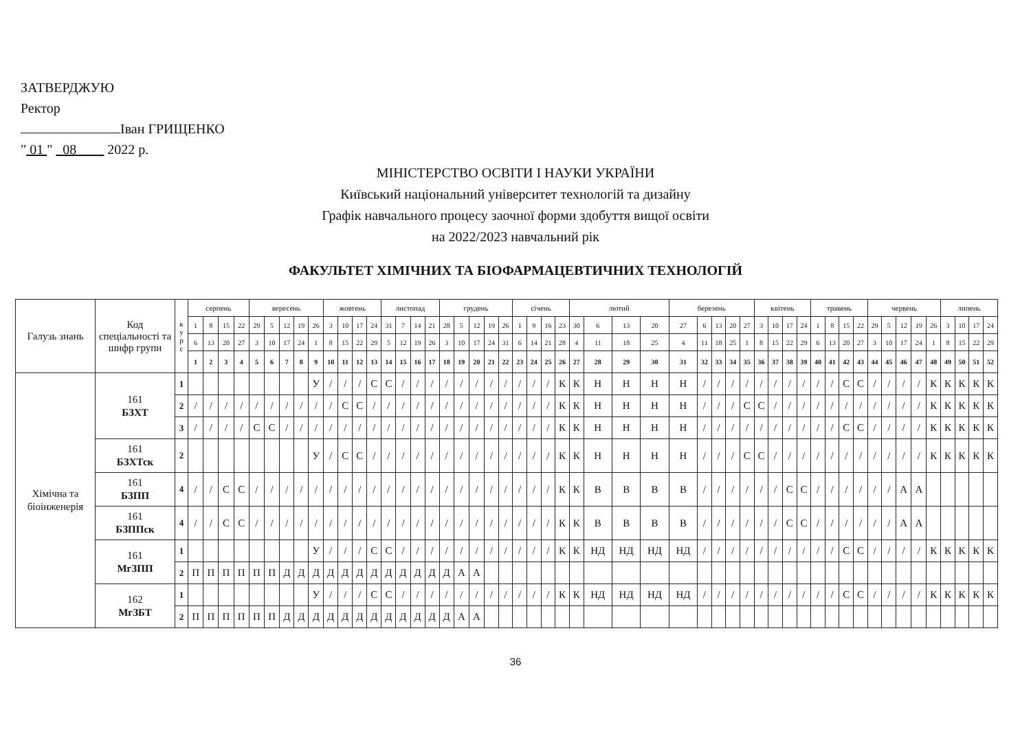ЗАТВЕРДЖУЮ
Ректор
Іван ГРИЩЕНКО
" 01 " 08 2022 р.
МІНІСТЕРСТВО ОСВІТИ І НАУКИ УКРАЇНИ
Київський національний університет технологій та дизайну
Графік навчального процесу заочної форми здобуття вищої освіти
на 2022/2023 навчальний рік
ФАКУЛЬТЕТ ХІМІЧНИХ ТА БІОФАРМАЦЕВТИЧНИХ ТЕХНОЛОГІЙ
| Галузь знань | Код спеціальності та шифр групи | к у р с | серпень | | | | вересень | | | | | жовтень | | | | листопад | | | | грудень | | | | | січень | | | | лютий | | | | березень | | | | | квітень | | | | травень | | | | червень | | | | | липень | | | |
| --- | --- | --- | --- | --- | --- | --- | --- | --- | --- | --- | --- | --- | --- | --- | --- | --- | --- | --- | --- | --- | --- | --- | --- | --- | --- | --- | --- | --- | --- | --- | --- | --- | --- | --- | --- | --- | --- | --- | --- | --- | --- | --- | --- | --- | --- | --- | --- | --- | --- | --- | --- | --- | --- | --- |
| | | | 1 | 8 | 15 | 22 | 29 | 5 | 12 | 19 | 26 | 3 | 10 | 17 | 24 | 31 | 7 | 14 | 21 | 28 | 5 | 12 | 19 | 26 | 1 | 9 | 16 | 23 | 30 | 6 | 13 | 20 | 27 | 6 | 13 | 20 | 27 | 3 | 10 | 17 | 24 | 1 | 8 | 15 | 22 | 29 | 5 | 12 | 19 | 26 | 3 | 10 | 17 | 24 |
| | | | 6 | 13 | 20 | 27 | 3 | 10 | 17 | 24 | 1 | 8 | 15 | 22 | 29 | 5 | 12 | 19 | 26 | 3 | 10 | 17 | 24 | 31 | 6 | 14 | 21 | 28 | 4 | 11 | 18 | 25 | 4 | 11 | 18 | 25 | 1 | 8 | 15 | 22 | 29 | 6 | 13 | 20 | 27 | 3 | 10 | 17 | 24 | 1 | 8 | 15 | 22 | 29 |
| | | | 1 | 2 | 3 | 4 | 5 | 6 | 7 | 8 | 9 | 10 | 11 | 12 | 13 | 14 | 15 | 16 | 17 | 18 | 19 | 20 | 21 | 22 | 23 | 24 | 25 | 26 | 27 | 28 | 29 | 30 | 31 | 32 | 33 | 34 | 35 | 36 | 37 | 38 | 39 | 40 | 41 | 42 | 43 | 44 | 45 | 46 | 47 | 48 | 49 | 50 | 51 | 52 |
| Хімічна та біоінженерія | 161 БЗХТ | 1 | | | | | | | | | У | / | / | / | С | С | / | / | / | / | / | / | / | / | / | / | / | К | К | Н | Н | Н | Н | / | / | / | / | / | / | / | / | / | / | С | С | / | / | / | / | К | К | К | К | К |
| | | 2 | / | / | / | / | / | / | / | / | / | / | С | С | / | / | / | / | / | / | / | / | / | / | / | / | / | К | К | Н | Н | Н | Н | / | / | / | С | С | / | / | / | / | / | / | / | / | / | / | / | К | К | К | К | К |
| | | 3 | / | / | / | / | С | С | / | / | / | / | / | / | / | / | / | / | / | / | / | / | / | / | / | / | / | К | К | Н | Н | Н | Н | / | / | / | / | / | / | / | / | / | / | С | С | / | / | / | / | К | К | К | К | К |
| | 161 БЗХТск | 2 | | | | | | | | | У | / | С | С | / | / | / | / | / | / | / | / | / | / | / | / | / | К | К | Н | Н | Н | Н | / | / | / | С | С | / | / | / | / | / | / | / | / | / | / | / | К | К | К | К | К |
| | 161 БЗПП | 4 | / | / | С | С | / | / | / | / | / | / | / | / | / | / | / | / | / | / | / | / | / | / | / | / | / | К | К | В | В | В | В | / | / | / | / | / | / | С | С | / | / | / | / | / | / | А | А | | | | | |
| | 161 БЗППск | 4 | / | / | С | С | / | / | / | / | / | / | / | / | / | / | / | / | / | / | / | / | / | / | / | / | / | К | К | В | В | В | В | / | / | / | / | / | / | С | С | / | / | / | / | / | / | А | А | | | | | |
| | 161 МгЗПП | 1 | | | | | | | | | У | / | / | / | С | С | / | / | / | / | / | / | / | / | / | / | / | К | К | НД | НД | НД | НД | / | / | / | / | / | / | / | / | / | / | С | С | / | / | / | / | К | К | К | К | К |
| | | 2 | П | П | П | П | П | П | Д | Д | Д | Д | Д | Д | Д | Д | Д | Д | Д | Д | А | А | | | | | | | | | | | | | | | | | | | | | | | | | | | | | | | | |
| | 162 МгЗБТ | 1 | | | | | | | | | У | / | / | / | С | С | / | / | / | / | / | / | / | / | / | / | / | К | К | НД | НД | НД | НД | / | / | / | / | / | / | / | / | / | / | С | С | / | / | / | / | К | К | К | К | К |
| | | 2 | П | П | П | П | П | П | Д | Д | Д | Д | Д | Д | Д | Д | Д | Д | Д | Д | А | А | | | | | | | | | | | | | | | | | | | | | | | | | | | | | | | | |
36